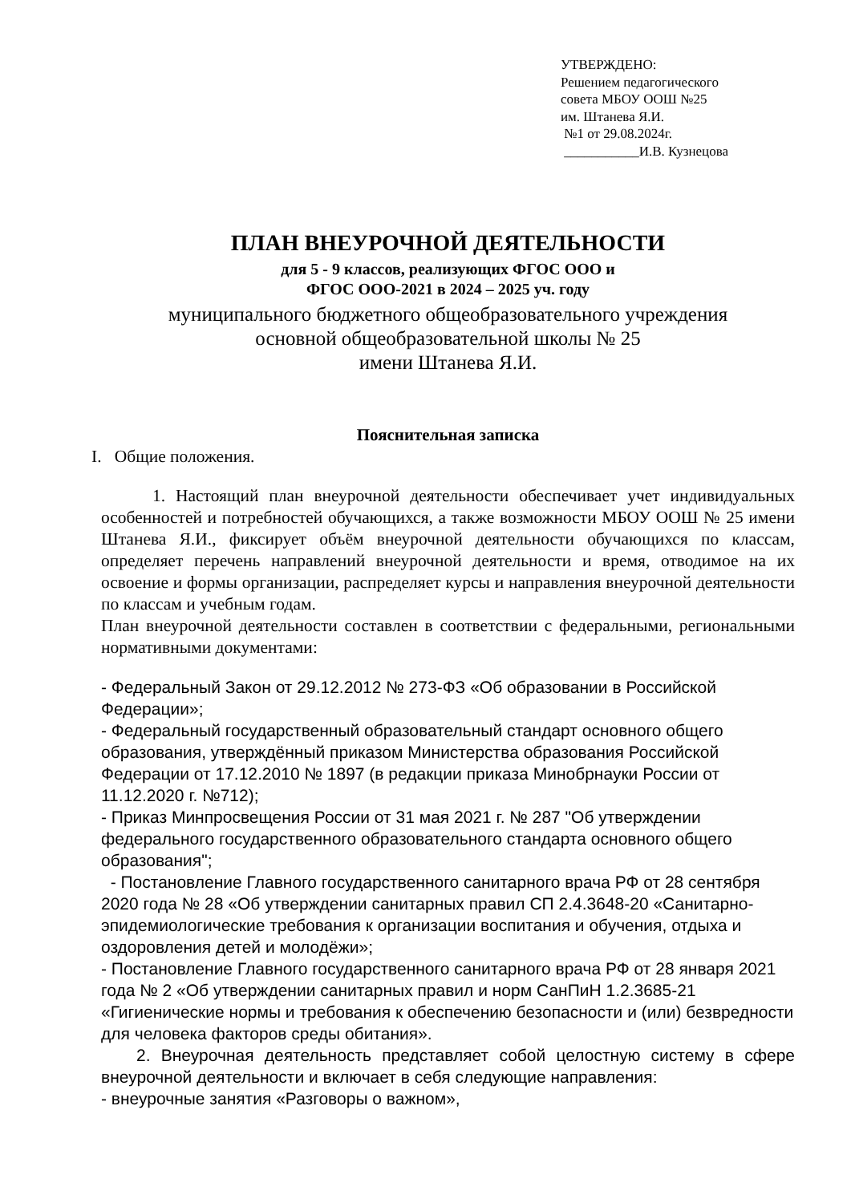УТВЕРЖДЕНО:
Решением педагогического
совета МБОУ ООШ №25
им. Штанева Я.И.
№1 от 29.08.2024г.
___________И.В. Кузнецова
ПЛАН ВНЕУРОЧНОЙ ДЕЯТЕЛЬНОСТИ
для 5 - 9 классов, реализующих ФГОС ООО и
ФГОС ООО-2021 в 2024 – 2025 уч. году
муниципального бюджетного общеобразовательного учреждения
основной общеобразовательной школы № 25
имени Штанева Я.И.
Пояснительная записка
I. Общие положения.
1. Настоящий план внеурочной деятельности обеспечивает учет индивидуальных особенностей и потребностей обучающихся, а также возможности МБОУ ООШ № 25 имени Штанева Я.И., фиксирует объём внеурочной деятельности обучающихся по классам, определяет перечень направлений внеурочной деятельности и время, отводимое на их освоение и формы организации, распределяет курсы и направления внеурочной деятельности по классам и учебным годам.
План внеурочной деятельности составлен в соответствии с федеральными, региональными нормативными документами:
- Федеральный Закон от 29.12.2012 № 273-ФЗ «Об образовании в Российской Федерации»;
- Федеральный государственный образовательный стандарт основного общего образования, утверждённый приказом Министерства образования Российской Федерации от 17.12.2010 № 1897 (в редакции приказа Минобрнауки России от 11.12.2020 г. №712);
- Приказ Минпросвещения России от 31 мая 2021 г. № 287 "Об утверждении федерального государственного образовательного стандарта основного общего образования";
- Постановление Главного государственного санитарного врача РФ от 28 сентября 2020 года № 28 «Об утверждении санитарных правил СП 2.4.3648-20 «Санитарно-эпидемиологические требования к организации воспитания и обучения, отдыха и оздоровления детей и молодёжи»;
- Постановление Главного государственного санитарного врача РФ от 28 января 2021 года № 2 «Об утверждении санитарных правил и норм СанПиН 1.2.3685-21 «Гигиенические нормы и требования к обеспечению безопасности и (или) безвредности для человека факторов среды обитания».
2. Внеурочная деятельность представляет собой целостную систему в сфере внеурочной деятельности и включает в себя следующие направления:
- внеурочные занятия «Разговоры о важном»,